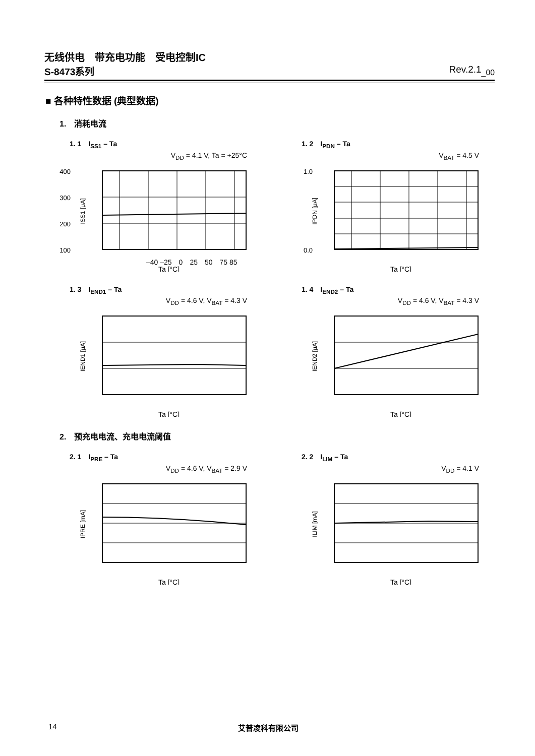无线供电　带充电功能　受电控制IC
S-8473系列 Rev.2.1<sub>_00</sub>
■ 各种特性数据 (典型数据)
1.　消耗电流
1. 1　I<sub>SS1</sub> – Ta
V<sub>DD</sub> = 4.1 V, Ta = +25°C
400
300
200
100
–40 –25　0　25　50　75 85
Ta [°C]
ISS1 [μA]
1. 2　I<sub>PDN</sub> – Ta
V<sub>BAT</sub> = 4.5 V
1.0
0.0
Ta [°C]
IPDN [μA]
1. 3　I<sub>END1</sub> – Ta
V<sub>DD</sub> = 4.6 V, V<sub>BAT</sub> = 4.3 V
Ta [°C]
IEND1 [μA]
1. 4　I<sub>END2</sub> – Ta
V<sub>DD</sub> = 4.6 V, V<sub>BAT</sub> = 4.3 V
Ta [°C]
IEND2 [μA]
2.　预充电电流、充电电流阈值
2. 1　I<sub>PRE</sub> – Ta
V<sub>DD</sub> = 4.6 V, V<sub>BAT</sub> = 2.9 V
Ta [°C]
IPRE [mA]
2. 2　I<sub>LIM</sub> – Ta
V<sub>DD</sub> = 4.1 V
Ta [°C]
ILIM [mA]
14 艾普凌科有限公司